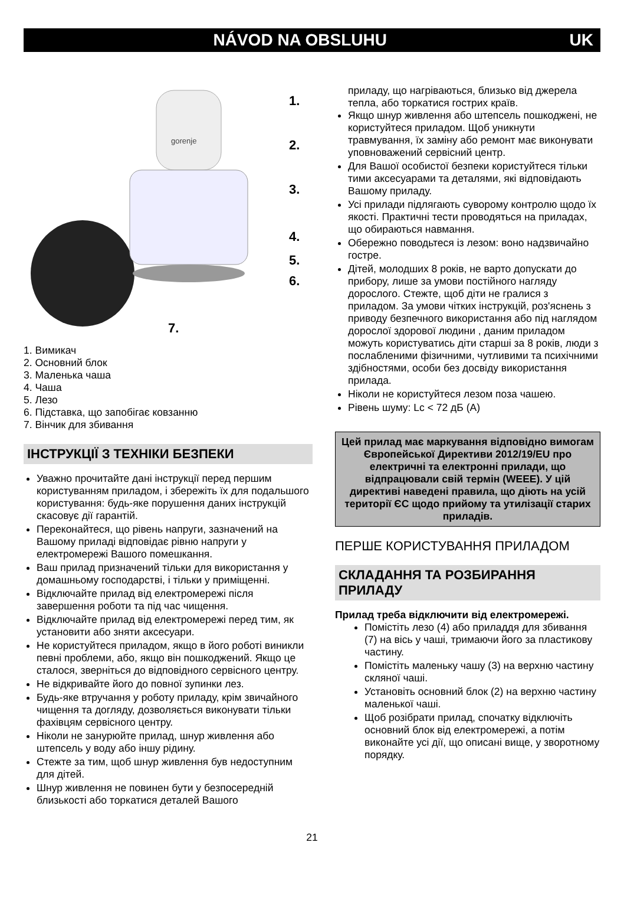NÁVOD NA OBSLUHU UK
gorenje
1.
2.
3.
4.
5.
6.
7.
1. Вимикач
2. Основний блок
3. Маленька чаша
4. Чаша
5. Лезо
6. Підставка, що запобігає ковзанню
7. Вінчик для збивання
ІНСТРУКЦІЇ З ТЕХНІКИ БЕЗПЕКИ
Уважно прочитайте дані інструкції перед першим користуванням приладом, і збережіть їх для подальшого користування: будь-яке порушення даних інструкцій скасовує дії гарантій.
Переконайтеся, що рівень напруги, зазначений на Вашому приладі відповідає рівню напруги у електромережі Вашого помешкання.
Ваш прилад призначений тільки для використання у домашньому господарстві, і тільки у приміщенні.
Відключайте прилад від електромережі після завершення роботи та під час чищення.
Відключайте прилад від електромережі перед тим, як установити або зняти аксесуари.
Не користуйтеся приладом, якщо в його роботі виникли певні проблеми, або, якщо він пошкоджений. Якщо це сталося, зверніться до відповідного сервісного центру.
Не відкривайте його до повної зупинки лез.
Будь-яке втручання у роботу приладу, крім звичайного чищення та догляду, дозволяється виконувати тільки фахівцям сервісного центру.
Ніколи не занурюйте прилад, шнур живлення або штепсель у воду або іншу рідину.
Стежте за тим, щоб шнур живлення був недоступним для дітей.
Шнур живлення не повинен бути у безпосередній близькості або торкатися деталей Вашого
приладу, що нагріваються, близько від джерела тепла, або торкатися гострих країв.
Якщо шнур живлення або штепсель пошкоджені, не користуйтеся приладом. Щоб уникнути травмування, їх заміну або ремонт має виконувати уповноважений сервісний центр.
Для Вашої особистої безпеки користуйтеся тільки тими аксесуарами та деталями, які відповідають Вашому приладу.
Усі прилади підлягають суворому контролю щодо їх якості. Практичні тести проводяться на приладах, що обираються навмання.
Обережно поводьтеся із лезом: воно надзвичайно гостре.
Дітей, молодших 8 років, не варто допускати до прибору, лише за умови постійного нагляду дорослого. Стежте, щоб діти не гралися з приладом. За умови чітких інструкцій, роз'яснень з приводу безпечного використання або під наглядом дорослої здорової людини , даним приладом можуть користуватись діти старші за 8 років, люди з послабленими фізичними, чутливими та психічними здібностями, особи без досвіду використання прилада.
Ніколи не користуйтеся лезом поза чашею.
Рівень шуму: Lc < 72 дБ (A)
Цей прилад має маркування відповідно вимогам Європейської Директиви 2012/19/EU про електричні та електронні прилади, що відпрацювали свій термін (WEEE). У цій директиві наведені правила, що діють на усій території ЄС щодо прийому та утилізації старих приладів.
ПЕРШЕ КОРИСТУВАННЯ ПРИЛАДОМ
СКЛАДАННЯ ТА РОЗБИРАННЯ ПРИЛАДУ
Прилад треба відключити від електромережі.
Помістіть лезо (4) або приладдя для збивання (7) на вісь у чаші, тримаючи його за пластикову частину.
Помістіть маленьку чашу (3) на верхню частину скляної чаші.
Установіть основний блок (2) на верхню частину маленької чаші.
Щоб розібрати прилад, спочатку відключіть основний блок від електромережі, а потім виконайте усі дії, що описані вище, у зворотному порядку.
21